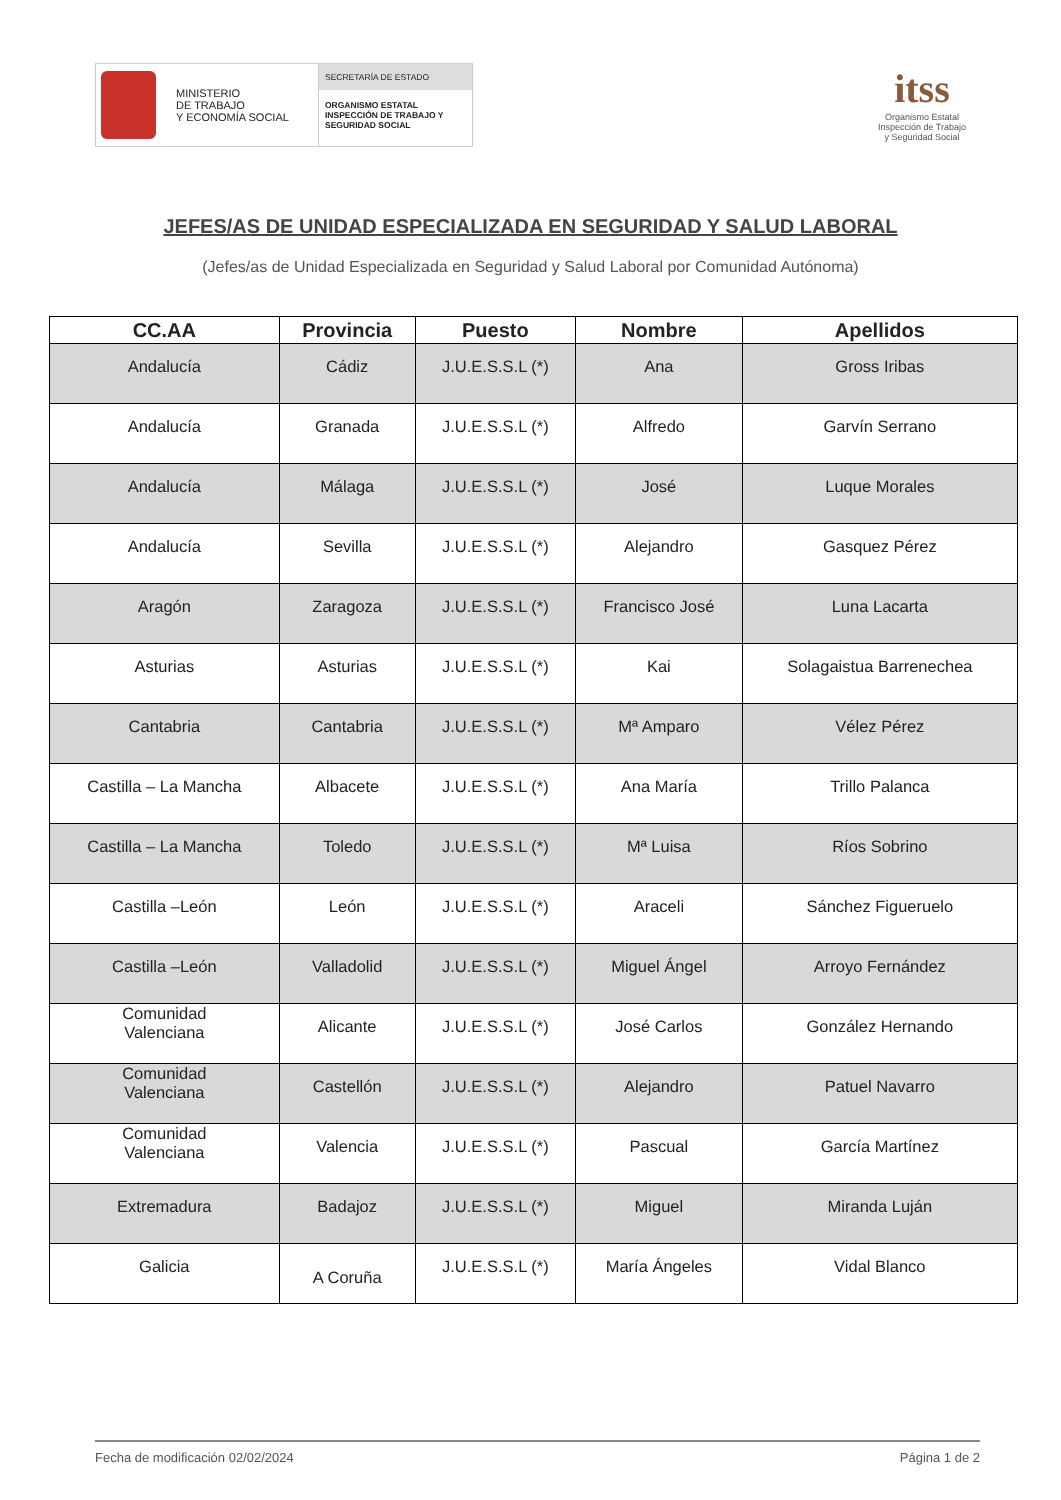MINISTERIO
DE TRABAJO
Y ECONOMÍA SOCIAL
SECRETARÍA DE ESTADO
ORGANISMO ESTATAL
INSPECCIÓN DE TRABAJO Y
SEGURIDAD SOCIAL
itss
Organismo Estatal
Inspección de Trabajo
y Seguridad Social
JEFES/AS DE UNIDAD ESPECIALIZADA EN SEGURIDAD Y SALUD LABORAL
(Jefes/as de Unidad Especializada en Seguridad y Salud Laboral por Comunidad Autónoma)
| CC.AA | Provincia | Puesto | Nombre | Apellidos |
| --- | --- | --- | --- | --- |
| Andalucía | Cádiz | J.U.E.S.S.L (*) | Ana | Gross Iribas |
| Andalucía | Granada | J.U.E.S.S.L (*) | Alfredo | Garvín Serrano |
| Andalucía | Málaga | J.U.E.S.S.L (*) | José | Luque Morales |
| Andalucía | Sevilla | J.U.E.S.S.L (*) | Alejandro | Gasquez Pérez |
| Aragón | Zaragoza | J.U.E.S.S.L (*) | Francisco José | Luna Lacarta |
| Asturias | Asturias | J.U.E.S.S.L (*) | Kai | Solagaistua Barrenechea |
| Cantabria | Cantabria | J.U.E.S.S.L (*) | Mª Amparo | Vélez Pérez |
| Castilla – La Mancha | Albacete | J.U.E.S.S.L (*) | Ana María | Trillo Palanca |
| Castilla – La Mancha | Toledo | J.U.E.S.S.L (*) | Mª Luisa | Ríos Sobrino |
| Castilla –León | León | J.U.E.S.S.L (*) | Araceli | Sánchez Figueruelo |
| Castilla –León | Valladolid | J.U.E.S.S.L (*) | Miguel Ángel | Arroyo Fernández |
| Comunidad Valenciana | Alicante | J.U.E.S.S.L (*) | José Carlos | González Hernando |
| Comunidad Valenciana | Castellón | J.U.E.S.S.L (*) | Alejandro | Patuel Navarro |
| Comunidad Valenciana | Valencia | J.U.E.S.S.L (*) | Pascual | García Martínez |
| Extremadura | Badajoz | J.U.E.S.S.L (*) | Miguel | Miranda Luján |
| Galicia | A Coruña | J.U.E.S.S.L (*) | María Ángeles | Vidal Blanco |
Fecha de modificación 02/02/2024 Página 1 de 2